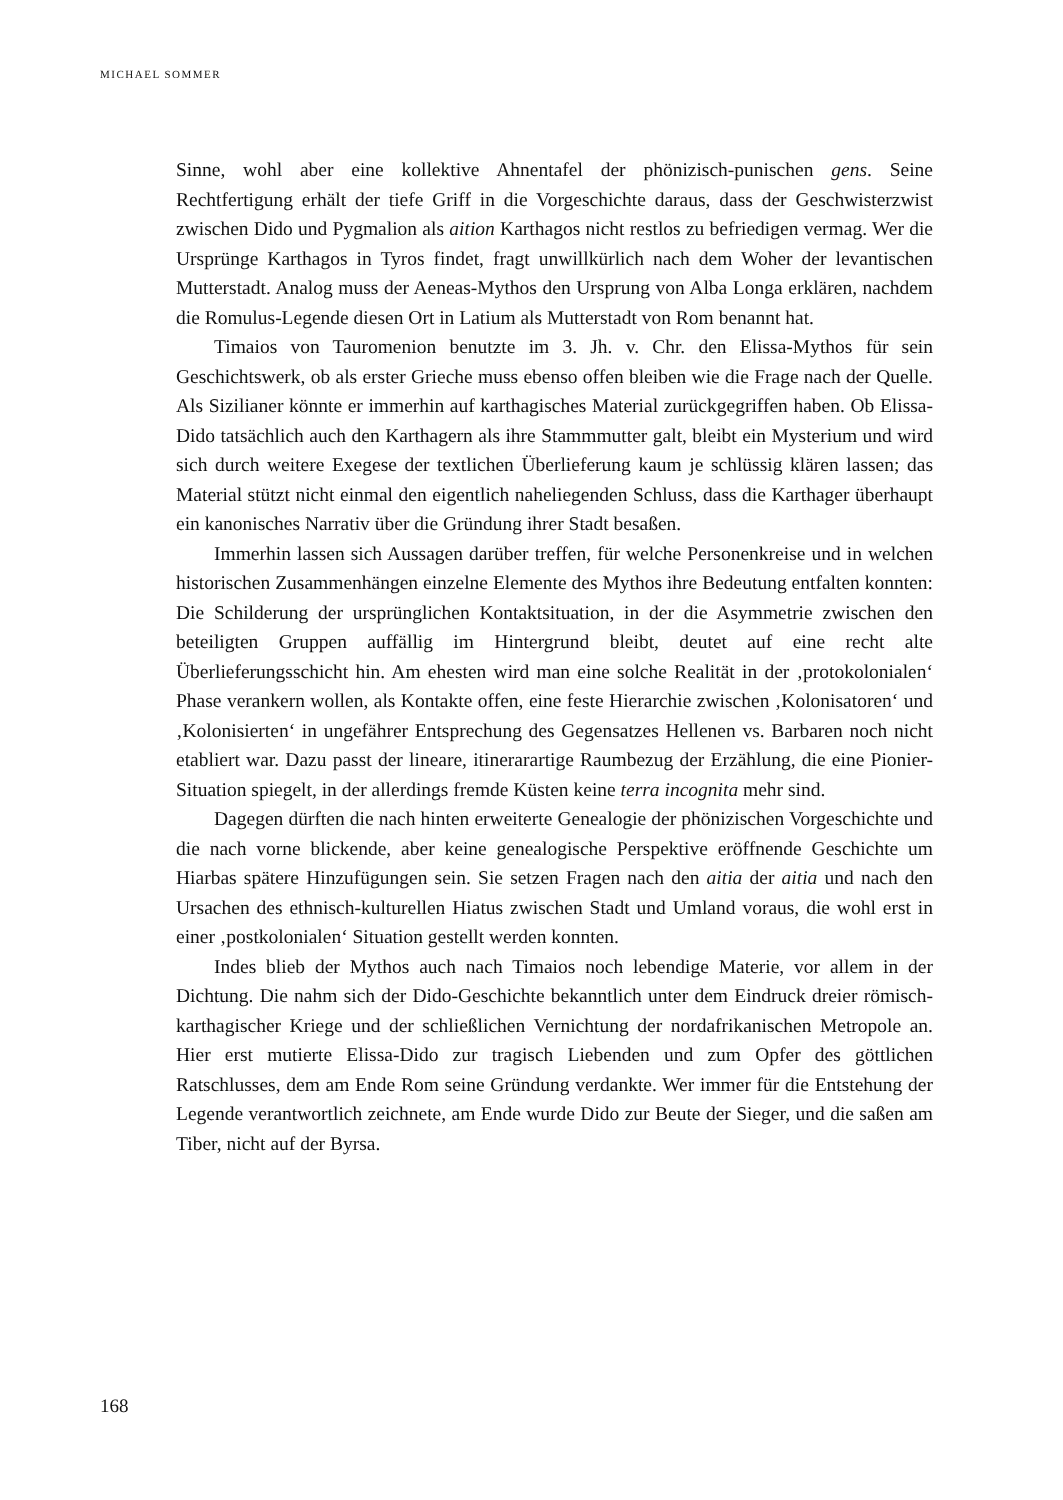MICHAEL SOMMER
Sinne, wohl aber eine kollektive Ahnentafel der phönizisch-punischen gens. Seine Rechtfertigung erhält der tiefe Griff in die Vorgeschichte daraus, dass der Geschwisterzwist zwischen Dido und Pygmalion als aition Karthagos nicht restlos zu befriedigen vermag. Wer die Ursprünge Karthagos in Tyros findet, fragt unwillkürlich nach dem Woher der levantischen Mutterstadt. Analog muss der Aeneas-Mythos den Ursprung von Alba Longa erklären, nachdem die Romulus-Legende diesen Ort in Latium als Mutterstadt von Rom benannt hat.
Timaios von Tauromenion benutzte im 3. Jh. v. Chr. den Elissa-Mythos für sein Geschichtswerk, ob als erster Grieche muss ebenso offen bleiben wie die Frage nach der Quelle. Als Sizilianer könnte er immerhin auf karthagisches Material zurückgegriffen haben. Ob Elissa-Dido tatsächlich auch den Karthagern als ihre Stammmutter galt, bleibt ein Mysterium und wird sich durch weitere Exegese der textlichen Überlieferung kaum je schlüssig klären lassen; das Material stützt nicht einmal den eigentlich naheliegenden Schluss, dass die Karthager überhaupt ein kanonisches Narrativ über die Gründung ihrer Stadt besaßen.
Immerhin lassen sich Aussagen darüber treffen, für welche Personenkreise und in welchen historischen Zusammenhängen einzelne Elemente des Mythos ihre Bedeutung entfalten konnten: Die Schilderung der ursprünglichen Kontaktsituation, in der die Asymmetrie zwischen den beteiligten Gruppen auffällig im Hintergrund bleibt, deutet auf eine recht alte Überlieferungsschicht hin. Am ehesten wird man eine solche Realität in der ‚protokolonialen‘ Phase verankern wollen, als Kontakte offen, eine feste Hierarchie zwischen ‚Kolonisatoren‘ und ‚Kolonisierten‘ in ungefährer Entsprechung des Gegensatzes Hellenen vs. Barbaren noch nicht etabliert war. Dazu passt der lineare, itinerarartige Raumbezug der Erzählung, die eine Pionier-Situation spiegelt, in der allerdings fremde Küsten keine terra incognita mehr sind.
Dagegen dürften die nach hinten erweiterte Genealogie der phönizischen Vorgeschichte und die nach vorne blickende, aber keine genealogische Perspektive eröffnende Geschichte um Hiarbas spätere Hinzufügungen sein. Sie setzen Fragen nach den aitia der aitia und nach den Ursachen des ethnisch-kulturellen Hiatus zwischen Stadt und Umland voraus, die wohl erst in einer ‚postkolonialen‘ Situation gestellt werden konnten.
Indes blieb der Mythos auch nach Timaios noch lebendige Materie, vor allem in der Dichtung. Die nahm sich der Dido-Geschichte bekanntlich unter dem Eindruck dreier römisch-karthagischer Kriege und der schließlichen Vernichtung der nordafrikanischen Metropole an. Hier erst mutierte Elissa-Dido zur tragisch Liebenden und zum Opfer des göttlichen Ratschlusses, dem am Ende Rom seine Gründung verdankte. Wer immer für die Entstehung der Legende verantwortlich zeichnete, am Ende wurde Dido zur Beute der Sieger, und die saßen am Tiber, nicht auf der Byrsa.
168